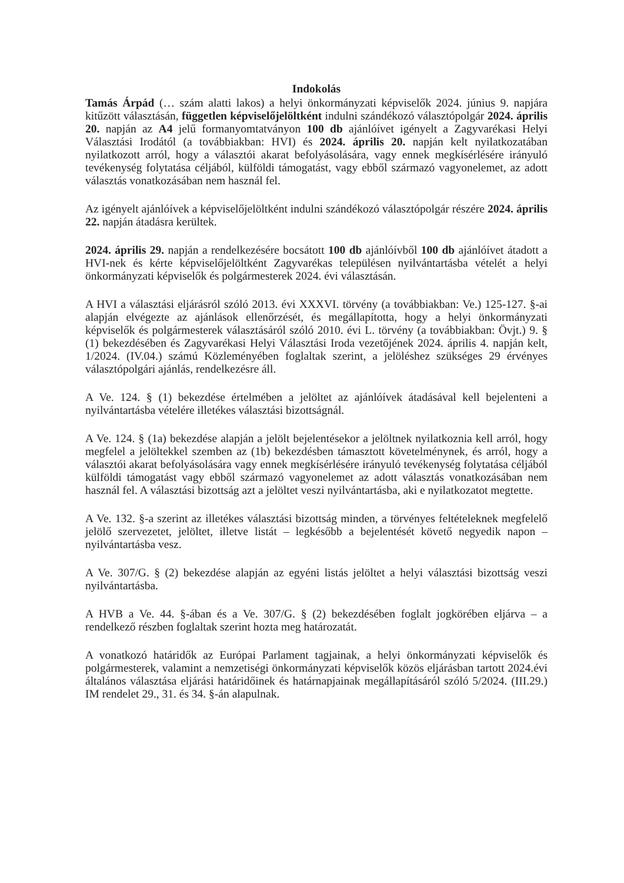Indokolás
Tamás Árpád (… szám alatti lakos) a helyi önkormányzati képviselők 2024. június 9. napjára kitűzött választásán, független képviselőjelöltként indulni szándékozó választópolgár 2024. április 20. napján az A4 jelű formanyomtatványon 100 db ajánlóívet igényelt a Zagyvarékasi Helyi Választási Irodától (a továbbiakban: HVI) és 2024. április 20. napján kelt nyilatkozatában nyilatkozott arról, hogy a választói akarat befolyásolására, vagy ennek megkísérlésére irányuló tevékenység folytatása céljából, külföldi támogatást, vagy ebből származó vagyonelemet, az adott választás vonatkozásában nem használ fel.
Az igényelt ajánlóívek a képviselőjelöltként indulni szándékozó választópolgár részére 2024. április 22. napján átadásra kerültek.
2024. április 29. napján a rendelkezésére bocsátott 100 db ajánlóívből 100 db ajánlóívet átadott a HVI-nek és kérte képviselőjelöltként Zagyvarékas településen nyilvántartásba vételét a helyi önkormányzati képviselők és polgármesterek 2024. évi választásán.
A HVI a választási eljárásról szóló 2013. évi XXXVI. törvény (a továbbiakban: Ve.) 125-127. §-ai alapján elvégezte az ajánlások ellenőrzését, és megállapította, hogy a helyi önkormányzati képviselők és polgármesterek választásáról szóló 2010. évi L. törvény (a továbbiakban: Övjt.) 9. § (1) bekezdésében és Zagyvarékasi Helyi Választási Iroda vezetőjének 2024. április 4. napján kelt, 1/2024. (IV.04.) számú Közleményében foglaltak szerint, a jelöléshez szükséges 29 érvényes választópolgári ajánlás, rendelkezésre áll.
A Ve. 124. § (1) bekezdése értelmében a jelöltet az ajánlóívek átadásával kell bejelenteni a nyilvántartásba vételére illetékes választási bizottságnál.
A Ve. 124. § (1a) bekezdése alapján a jelölt bejelentésekor a jelöltnek nyilatkoznia kell arról, hogy megfelel a jelöltekkel szemben az (1b) bekezdésben támasztott követelménynek, és arról, hogy a választói akarat befolyásolására vagy ennek megkísérlésére irányuló tevékenység folytatása céljából külföldi támogatást vagy ebből származó vagyonelemet az adott választás vonatkozásában nem használ fel. A választási bizottság azt a jelöltet veszi nyilvántartásba, aki e nyilatkozatot megtette.
A Ve. 132. §-a szerint az illetékes választási bizottság minden, a törvényes feltételeknek megfelelő jelölő szervezetet, jelöltet, illetve listát – legkésőbb a bejelentését követő negyedik napon – nyilvántartásba vesz.
A Ve. 307/G. § (2) bekezdése alapján az egyéni listás jelöltet a helyi választási bizottság veszi nyilvántartásba.
A HVB a Ve. 44. §-ában és a Ve. 307/G. § (2) bekezdésében foglalt jogkörében eljárva – a rendelkező részben foglaltak szerint hozta meg határozatát.
A vonatkozó határidők az Európai Parlament tagjainak, a helyi önkormányzati képviselők és polgármesterek, valamint a nemzetiségi önkormányzati képviselők közös eljárásban tartott 2024.évi általános választása eljárási határidőinek és határnapjainak megállapításáról szóló 5/2024. (III.29.) IM rendelet 29., 31. és 34. §-án alapulnak.